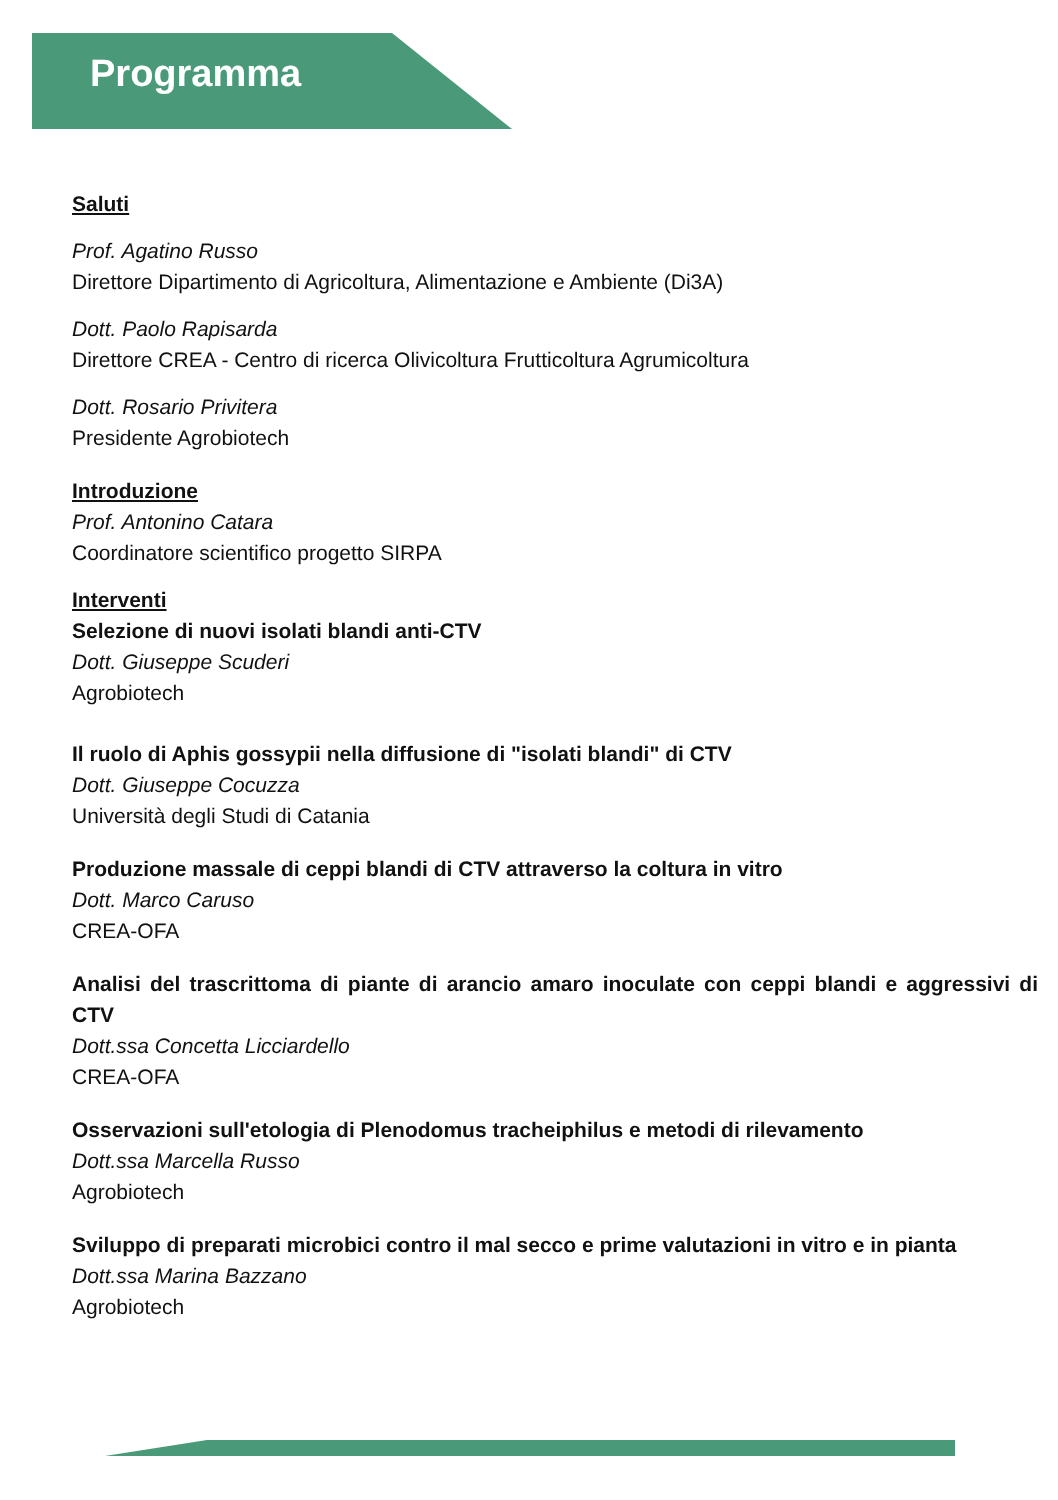Programma
Saluti
Prof. Agatino Russo
Direttore Dipartimento di Agricoltura, Alimentazione e Ambiente (Di3A)
Dott. Paolo Rapisarda
Direttore CREA - Centro di ricerca Olivicoltura Frutticoltura Agrumicoltura
Dott. Rosario Privitera
Presidente Agrobiotech
Introduzione
Prof. Antonino Catara
Coordinatore scientifico progetto SIRPA
Interventi
Selezione di nuovi isolati blandi anti-CTV
Dott. Giuseppe Scuderi
Agrobiotech
Il ruolo di Aphis gossypii nella diffusione di "isolati blandi" di CTV
Dott. Giuseppe Cocuzza
Università degli Studi di Catania
Produzione massale di ceppi blandi di CTV attraverso la coltura in vitro
Dott. Marco Caruso
CREA-OFA
Analisi del trascrittoma di piante di arancio amaro inoculate con ceppi blandi e aggressivi di CTV
Dott.ssa Concetta Licciardello
CREA-OFA
Osservazioni sull'etologia di Plenodomus tracheiphilus e metodi di rilevamento
Dott.ssa Marcella Russo
Agrobiotech
Sviluppo di preparati microbici contro il mal secco e prime valutazioni in vitro e in pianta
Dott.ssa Marina Bazzano
Agrobiotech